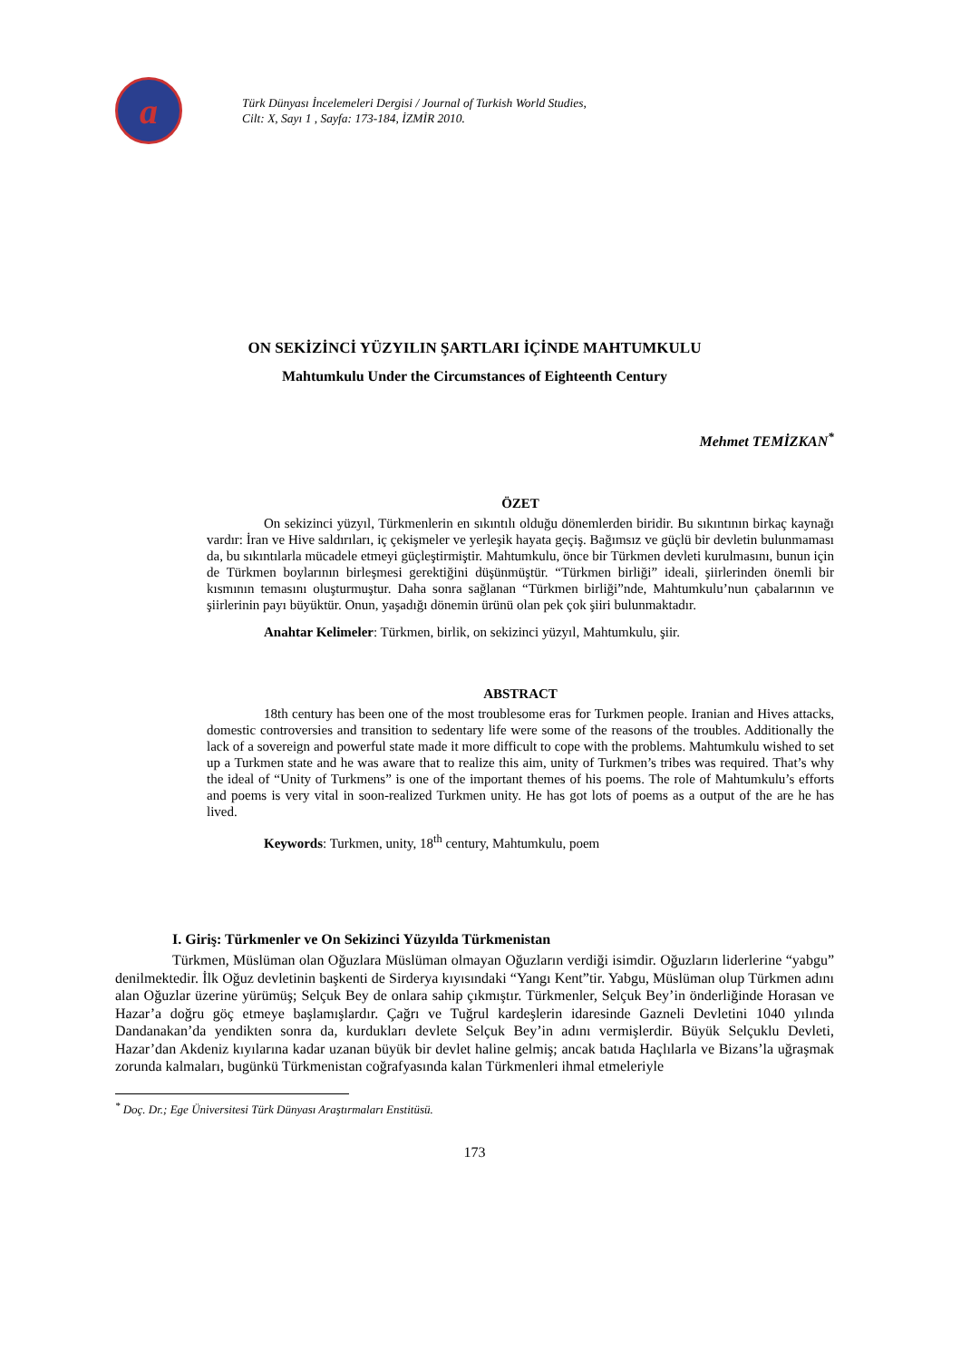a
Türk Dünyası İncelemeleri Dergisi / Journal of Turkish World Studies,
Cilt: X, Sayı 1 , Sayfa: 173-184, İZMİR 2010.
ON SEKİZİNCİ YÜZYILIN ŞARTLARI İÇİNDE MAHTUMKULU
Mahtumkulu Under the Circumstances of Eighteenth Century
Mehmet TEMİZKAN<sup>*</sup>
ÖZET
On sekizinci yüzyıl, Türkmenlerin en sıkıntılı olduğu dönemlerden biridir. Bu sıkıntının birkaç kaynağı vardır: İran ve Hive saldırıları, iç çekişmeler ve yerleşik hayata geçiş. Bağımsız ve güçlü bir devletin bulunmaması da, bu sıkıntılarla mücadele etmeyi güçleştirmiştir. Mahtumkulu, önce bir Türkmen devleti kurulmasını, bunun için de Türkmen boylarının birleşmesi gerektiğini düşünmüştür. “Türkmen birliği” ideali, şiirlerinden önemli bir kısmının temasını oluşturmuştur. Daha sonra sağlanan “Türkmen birliği”nde, Mahtumkulu’nun çabalarının ve şiirlerinin payı büyüktür. Onun, yaşadığı dönemin ürünü olan pek çok şiiri bulunmaktadır.
Anahtar Kelimeler: Türkmen, birlik, on sekizinci yüzyıl, Mahtumkulu, şiir.
ABSTRACT
18th century has been one of the most troublesome eras for Turkmen people. Iranian and Hives attacks, domestic controversies and transition to sedentary life were some of the reasons of the troubles. Additionally the lack of a sovereign and powerful state made it more difficult to cope with the problems. Mahtumkulu wished to set up a Turkmen state and he was aware that to realize this aim, unity of Turkmen’s tribes was required. That’s why the ideal of “Unity of Turkmens” is one of the important themes of his poems. The role of Mahtumkulu’s efforts and poems is very vital in soon-realized Turkmen unity. He has got lots of poems as a output of the are he has lived.
Keywords: Turkmen, unity, 18<sup>th</sup> century, Mahtumkulu, poem
I. Giriş: Türkmenler ve On Sekizinci Yüzyılda Türkmenistan
Türkmen, Müslüman olan Oğuzlara Müslüman olmayan Oğuzların verdiği isimdir. Oğuzların liderlerine “yabgu” denilmektedir. İlk Oğuz devletinin başkenti de Sirderya kıyısındaki “Yangı Kent”tir. Yabgu, Müslüman olup Türkmen adını alan Oğuzlar üzerine yürümüş; Selçuk Bey de onlara sahip çıkmıştır. Türkmenler, Selçuk Bey’in önderliğinde Horasan ve Hazar’a doğru göç etmeye başlamışlardır. Çağrı ve Tuğrul kardeşlerin idaresinde Gazneli Devletini 1040 yılında Dandanakan’da yendikten sonra da, kurdukları devlete Selçuk Bey’in adını vermişlerdir. Büyük Selçuklu Devleti, Hazar’dan Akdeniz kıyılarına kadar uzanan büyük bir devlet haline gelmiş; ancak batıda Haçlılarla ve Bizans’la uğraşmak zorunda kalmaları, bugünkü Türkmenistan coğrafyasında kalan Türkmenleri ihmal etmeleriyle
<sup>*</sup> Doç. Dr.; Ege Üniversitesi Türk Dünyası Araştırmaları Enstitüsü.
173